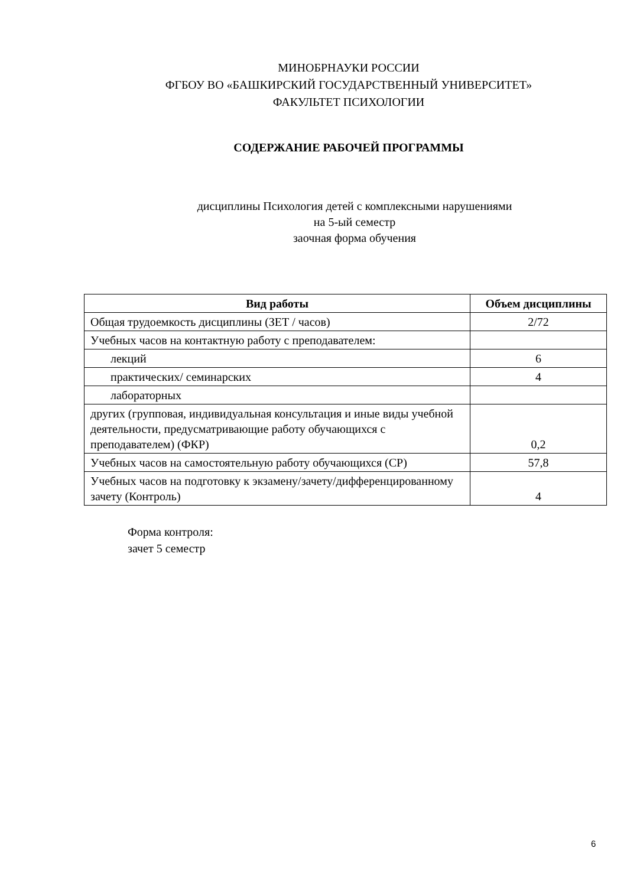МИНОБРНАУКИ РОССИИ
ФГБОУ ВО «БАШКИРСКИЙ ГОСУДАРСТВЕННЫЙ УНИВЕРСИТЕТ»
ФАКУЛЬТЕТ ПСИХОЛОГИИ
СОДЕРЖАНИЕ РАБОЧЕЙ ПРОГРАММЫ
дисциплины Психология детей с комплексными нарушениями
на 5-ый семестр
заочная форма обучения
| Вид работы | Объем дисциплины |
| --- | --- |
| Общая трудоемкость дисциплины (ЗЕТ / часов) | 2/72 |
| Учебных часов на контактную работу с преподавателем: | |
| лекций | 6 |
| практических/ семинарских | 4 |
| лабораторных | |
| других (групповая, индивидуальная консультация и иные виды учебной деятельности, предусматривающие работу обучающихся с преподавателем) (ФКР) | 0,2 |
| Учебных часов на самостоятельную работу обучающихся (СР) | 57,8 |
| Учебных часов на подготовку к экзамену/зачету/дифференцированному зачету (Контроль) | 4 |
Форма контроля:
зачет 5 семестр
6